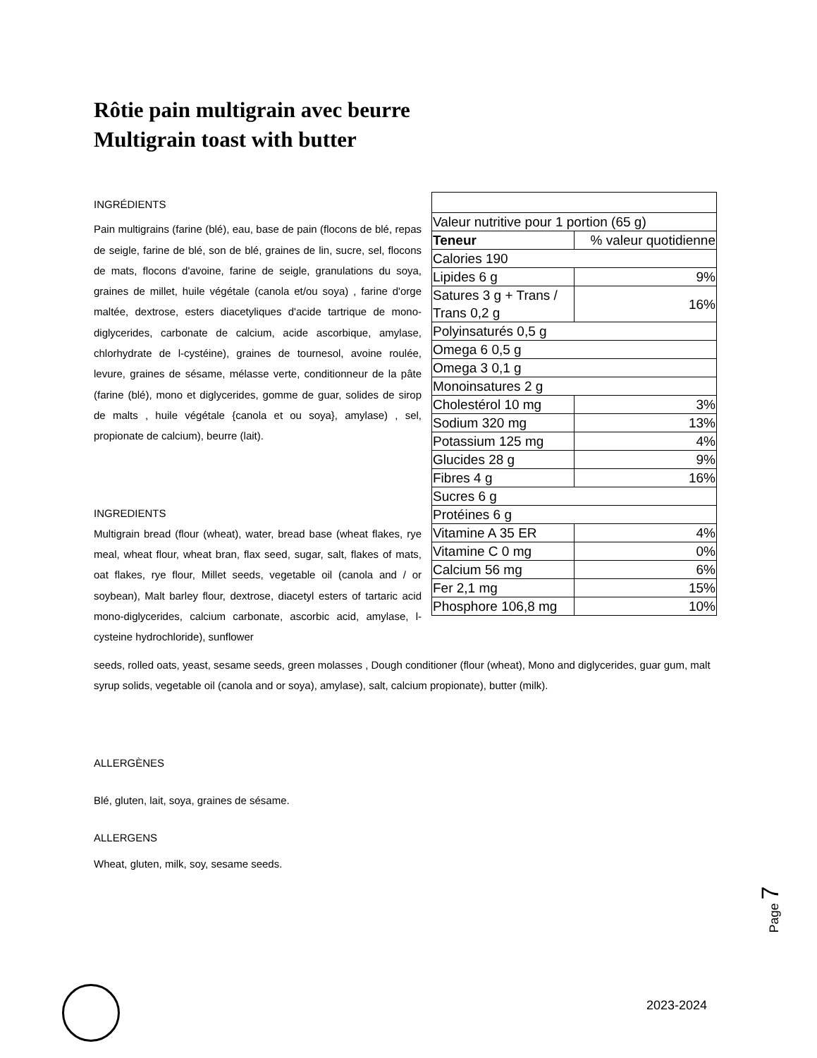Rôtie pain multigrain avec beurre
Multigrain toast with butter
INGRÉDIENTS
Pain multigrains (farine (blé), eau, base de pain (flocons de blé, repas de seigle, farine de blé, son de blé, graines de lin, sucre, sel, flocons de mats, flocons d'avoine, farine de seigle, granulations du soya, graines de millet, huile végétale (canola et/ou soya) , farine d'orge maltée, dextrose, esters diacetyliques d'acide tartrique de mono-diglycerides, carbonate de calcium, acide ascorbique, amylase, chlorhydrate de l-cystéine), graines de tournesol, avoine roulée, levure, graines de sésame, mélasse verte, conditionneur de la pâte (farine (blé), mono et diglycerides, gomme de guar, solides de sirop de malts , huile végétale {canola et ou soya}, amylase) , sel, propionate de calcium), beurre (lait).
INGREDIENTS
Multigrain bread (flour (wheat), water, bread base (wheat flakes, rye meal, wheat flour, wheat bran, flax seed, sugar, salt, flakes of mats, oat flakes, rye flour, Millet seeds, vegetable oil (canola and / or soybean), Malt barley flour, dextrose, diacetyl esters of tartaric acid mono-diglycerides, calcium carbonate, ascorbic acid, amylase, l-cysteine hydrochloride), sunflower
| Valeur nutritive pour 1 portion (65 g) | |
| Teneur | % valeur quotidienne |
| Calories 190 | |
| Lipides 6 g | 9% |
| Satures 3 g + Trans / Trans 0,2 g | 16% |
| Polyinsaturés 0,5 g | |
| Omega 6 0,5 g | |
| Omega 3 0,1 g | |
| Monoinsatures 2 g | |
| Cholestérol 10 mg | 3% |
| Sodium 320 mg | 13% |
| Potassium 125 mg | 4% |
| Glucides 28 g | 9% |
| Fibres 4 g | 16% |
| Sucres 6 g | |
| Protéines 6 g | |
| Vitamine A 35 ER | 4% |
| Vitamine C 0 mg | 0% |
| Calcium 56 mg | 6% |
| Fer 2,1 mg | 15% |
| Phosphore 106,8 mg | 10% |
seeds, rolled oats, yeast, sesame seeds, green molasses , Dough conditioner (flour (wheat), Mono and diglycerides, guar gum, malt syrup solids, vegetable oil (canola and or soya), amylase), salt, calcium propionate), butter (milk).
ALLERGÈNES
Blé, gluten, lait, soya, graines de sésame.
ALLERGENS
Wheat, gluten, milk, soy, sesame seeds.
Page 7
2023-2024